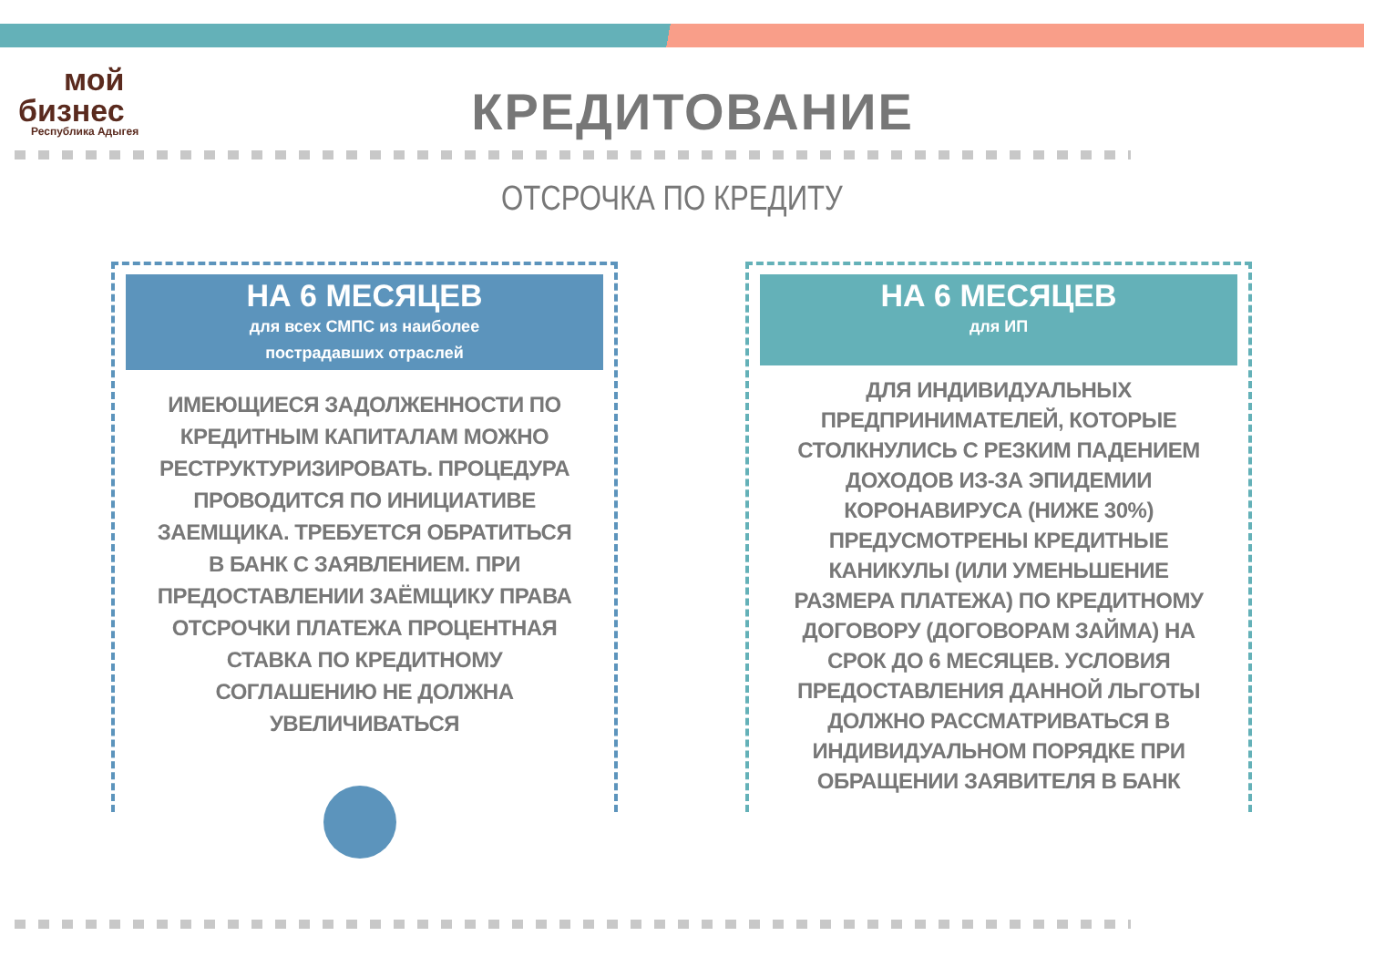мой
бизнес
Республика Адыгея
КРЕДИТОВАНИЕ
ОТСРОЧКА ПО КРЕДИТУ
НА 6 МЕСЯЦЕВ
для всех СМПС из наиболее
пострадавших отраслей
ИМЕЮЩИЕСЯ ЗАДОЛЖЕННОСТИ ПО КРЕДИТНЫМ КАПИТАЛАМ МОЖНО РЕСТРУКТУРИЗИРОВАТЬ. ПРОЦЕДУРА ПРОВОДИТСЯ ПО ИНИЦИАТИВЕ ЗАЕМЩИКА. ТРЕБУЕТСЯ ОБРАТИТЬСЯ В БАНК С ЗАЯВЛЕНИЕМ. ПРИ ПРЕДОСТАВЛЕНИИ ЗАЁМЩИКУ ПРАВА ОТСРОЧКИ ПЛАТЕЖА ПРОЦЕНТНАЯ СТАВКА ПО КРЕДИТНОМУ СОГЛАШЕНИЮ НЕ ДОЛЖНА УВЕЛИЧИВАТЬСЯ
НА 6 МЕСЯЦЕВ
для ИП
ДЛЯ ИНДИВИДУАЛЬНЫХ ПРЕДПРИНИМАТЕЛЕЙ, КОТОРЫЕ СТОЛКНУЛИСЬ С РЕЗКИМ ПАДЕНИЕМ ДОХОДОВ ИЗ-ЗА ЭПИДЕМИИ КОРОНАВИРУСА (НИЖЕ 30%) ПРЕДУСМОТРЕНЫ КРЕДИТНЫЕ КАНИКУЛЫ (ИЛИ УМЕНЬШЕНИЕ РАЗМЕРА ПЛАТЕЖА) ПО КРЕДИТНОМУ ДОГОВОРУ (ДОГОВОРАМ ЗАЙМА) НА СРОК ДО 6 МЕСЯЦЕВ. УСЛОВИЯ ПРЕДОСТАВЛЕНИЯ ДАННОЙ ЛЬГОТЫ ДОЛЖНО РАССМАТРИВАТЬСЯ В ИНДИВИДУАЛЬНОМ ПОРЯДКЕ ПРИ ОБРАЩЕНИИ ЗАЯВИТЕЛЯ В БАНК